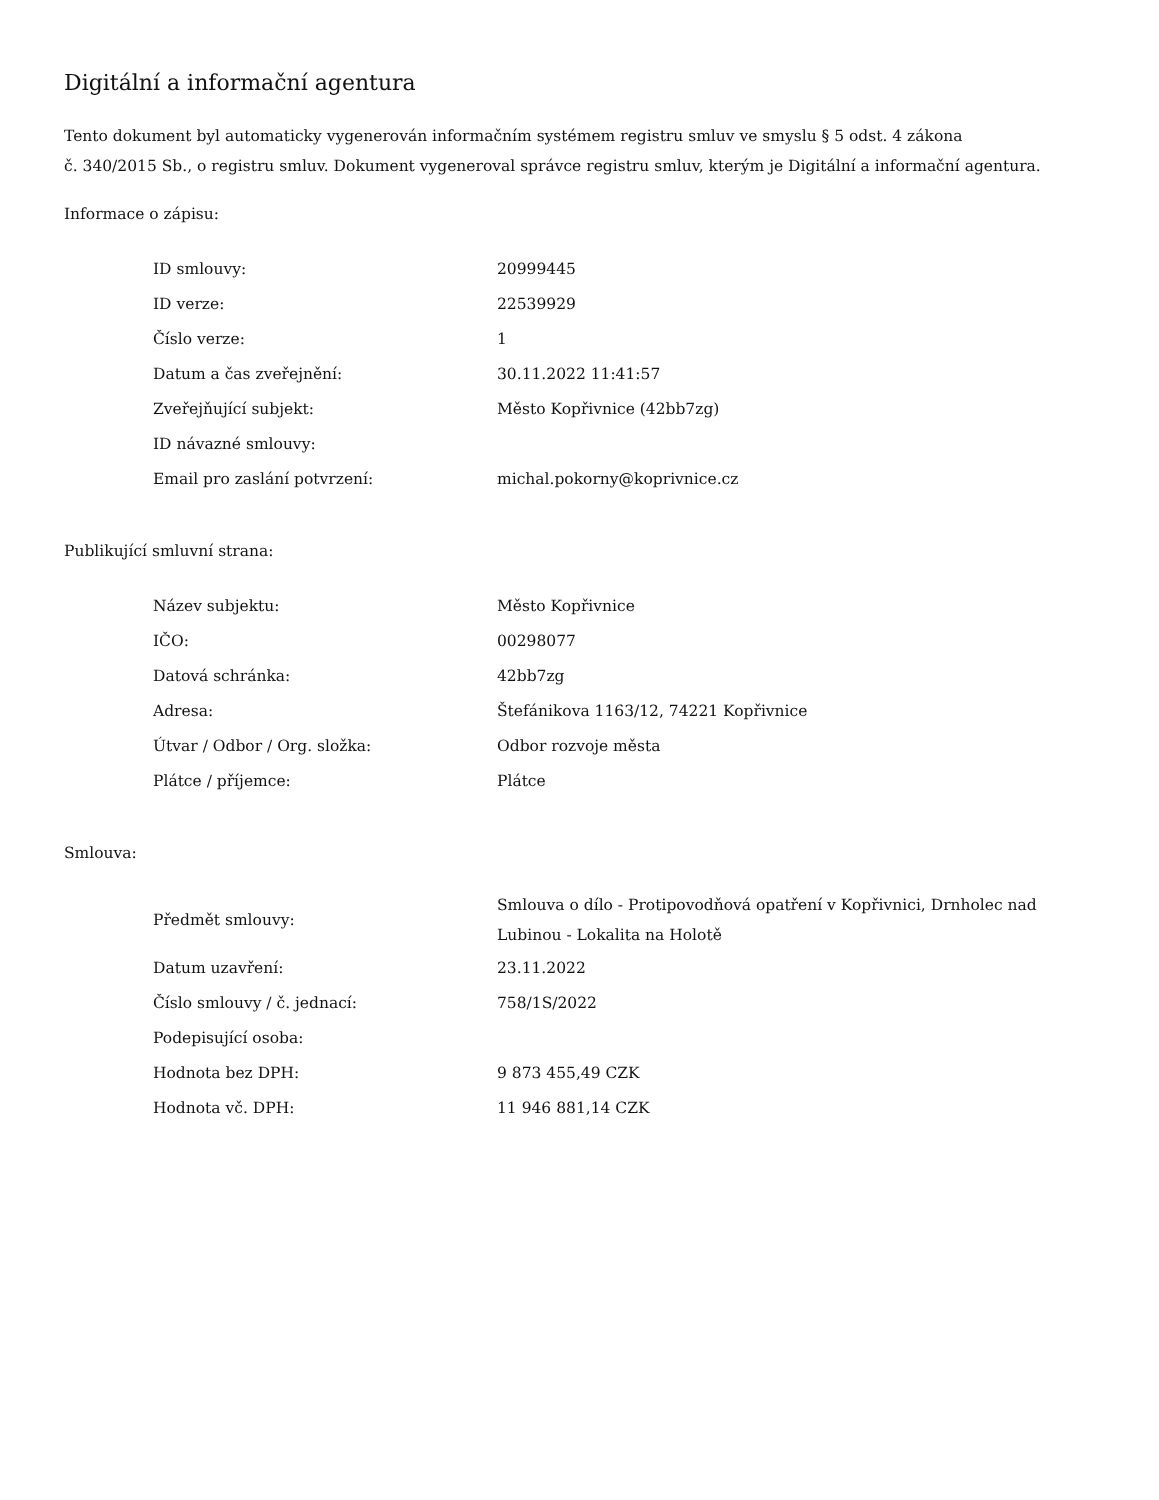Digitální a informační agentura
Tento dokument byl automaticky vygenerován informačním systémem registru smluv ve smyslu § 5 odst. 4 zákona
č. 340/2015 Sb., o registru smluv. Dokument vygeneroval správce registru smluv, kterým je Digitální a informační agentura.
Informace o zápisu:
| ID smlouvy: | 20999445 |
| ID verze: | 22539929 |
| Číslo verze: | 1 |
| Datum a čas zveřejnění: | 30.11.2022 11:41:57 |
| Zveřejňující subjekt: | Město Kopřivnice (42bb7zg) |
| ID návazné smlouvy: | |
| Email pro zaslání potvrzení: | michal.pokorny@koprivnice.cz |
Publikující smluvní strana:
| Název subjektu: | Město Kopřivnice |
| IČO: | 00298077 |
| Datová schránka: | 42bb7zg |
| Adresa: | Štefánikova 1163/12, 74221 Kopřivnice |
| Útvar / Odbor / Org. složka: | Odbor rozvoje města |
| Plátce / příjemce: | Plátce |
Smlouva:
| Předmět smlouvy: | Smlouva o dílo - Protipovodňová opatření v Kopřivnici, Drnholec nad Lubinou - Lokalita na Holotě |
| Datum uzavření: | 23.11.2022 |
| Číslo smlouvy / č. jednací: | 758/1S/2022 |
| Podepisující osoba: | |
| Hodnota bez DPH: | 9 873 455,49 CZK |
| Hodnota vč. DPH: | 11 946 881,14 CZK |